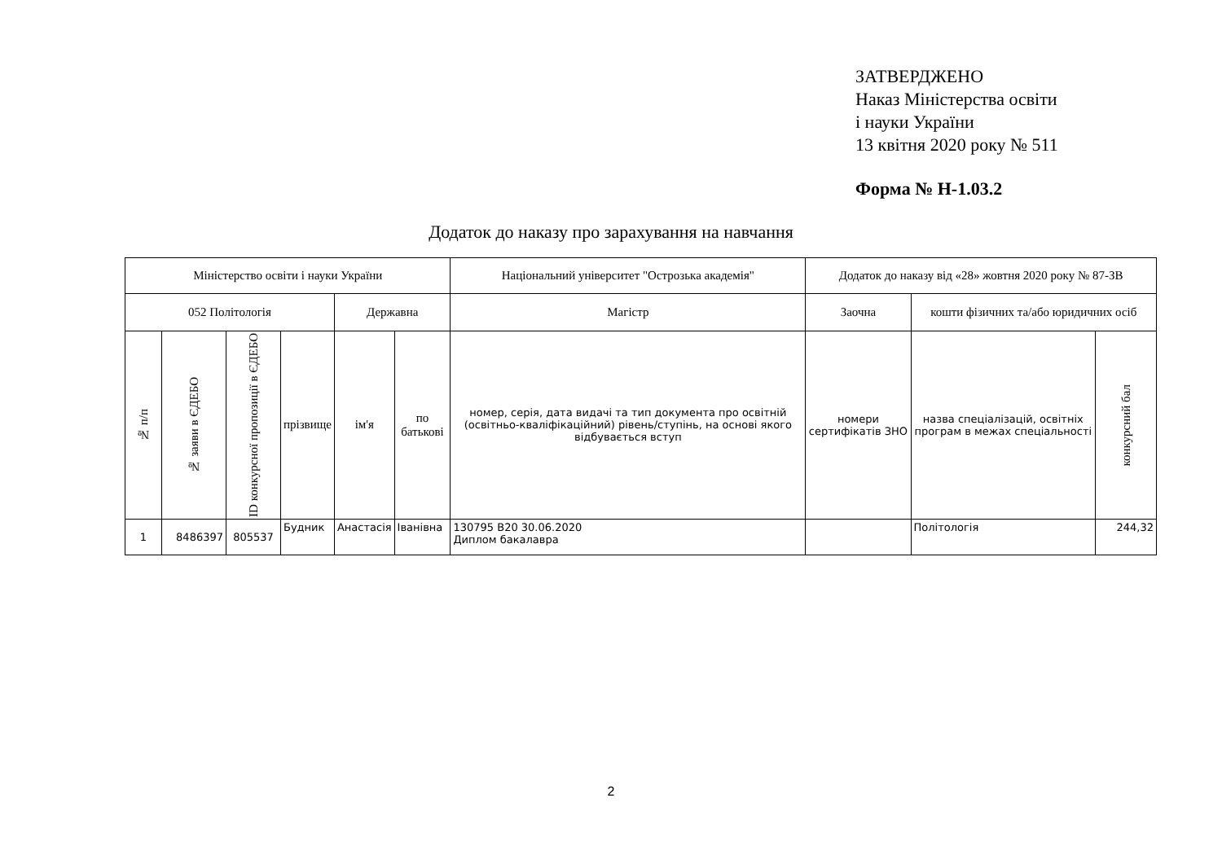ЗАТВЕРДЖЕНО
Наказ Міністерства освіти
і науки України
13 квітня 2020 року № 511
Форма № Н-1.03.2
Додаток до наказу про зарахування на навчання
| Міністерство освіти і науки України | | | | | | Національний університет "Острозька академія" | Додаток до наказу від «28» жовтня 2020 року № 87-ЗВ | | |
| 052 Політологія | | | | Державна | | Магістр | Заочна | кошти фізичних та/або юридичних осіб | |
| № п/п | № заяви в ЄДЕБО | ID конкурсної пропозиції в ЄДЕБО | прізвище | ім'я | по батькові | номер, серія, дата видачі та тип документа про освітній (освітньо-кваліфікаційний) рівень/ступінь, на основі якого відбувається вступ | номери сертифікатів ЗНО | назва спеціалізацій, освітніх програм в межах спеціальності | конкурсний бал |
| 1 | 8486397 | 805537 | Будник | Анастасія | Іванівна | 130795 B20 30.06.2020 Диплом бакалавра | | Політологія | 244,32 |
2